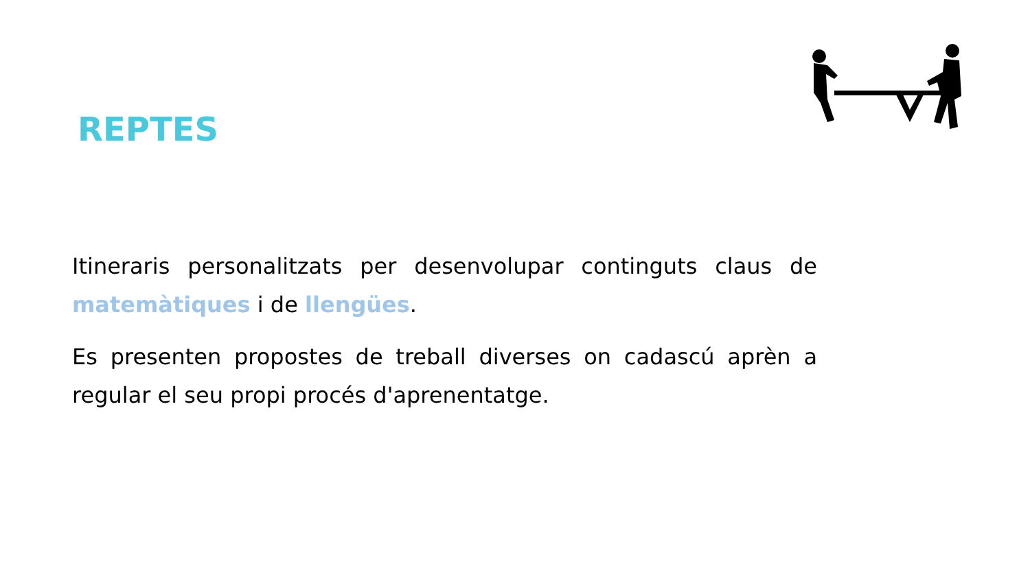REPTES
Itineraris personalitzats per desenvolupar continguts claus de matemàtiques i de llengües.
Es presenten propostes de treball diverses on cadascú aprèn a regular el seu propi procés d'aprenentatge.